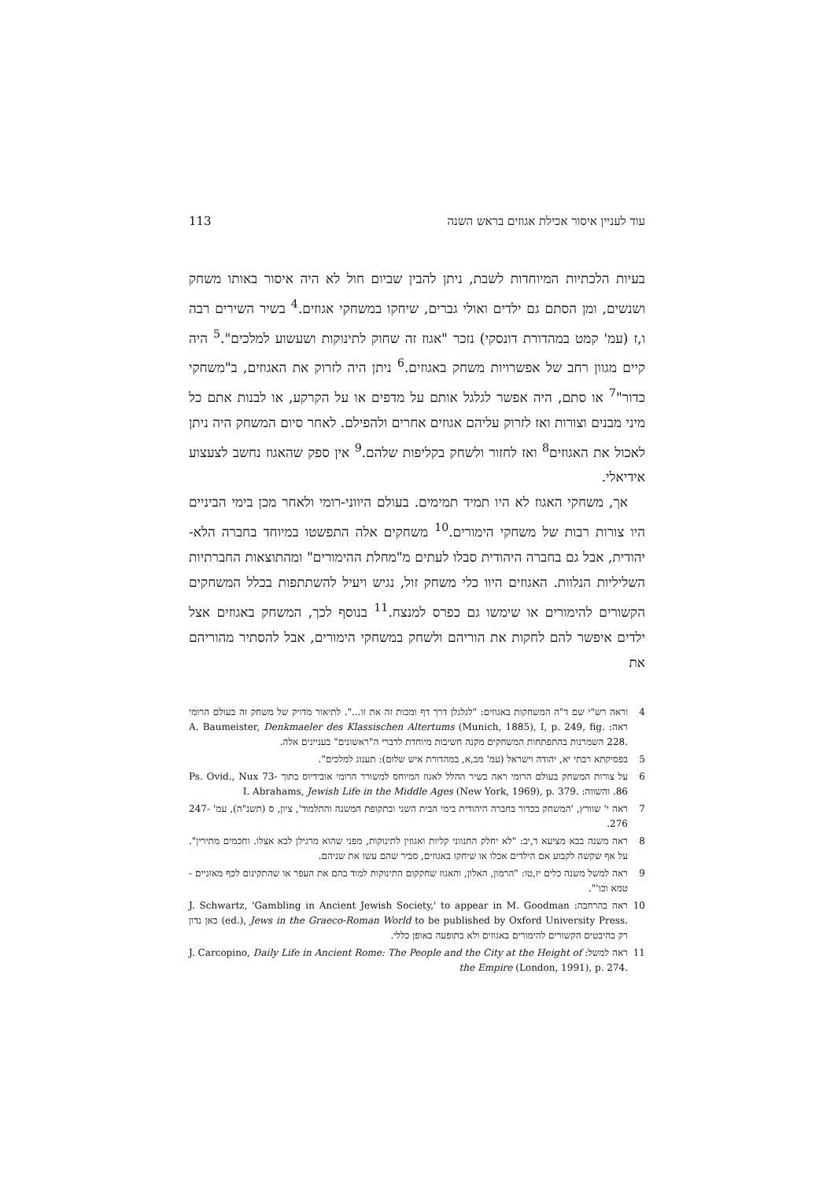113 עוד לעניין איסור אכילת אגוזים בראש השנה
בעיות הלכתיות המיוחדות לשבת, ניתן להבין שביום חול לא היה איסור באותו משחק ושנשים, ומן הסתם גם ילדים ואולי גברים, שיחקו במשחקי אגוזים.<sup>4</sup> בשיר השירים רבה ו,ז (עמ' קמט במהדורת דונסקי) נזכר "אגוז זה שחוק לתינוקות ושעשוע למלכים".<sup>5</sup> היה קיים מגוון רחב של אפשרויות משחק באגוזים.<sup>6</sup> ניתן היה לזרוק את האגוזים, ב"משחקי כדור"<sup>7</sup> או סתם, היה אפשר לגלגל אותם על מדפים או על הקרקע, או לבנות אתם כל מיני מבנים וצורות ואז לזרוק עליהם אגוזים אחרים ולהפילם. לאחר סיום המשחק היה ניתן לאכול את האגוזים<sup>8</sup> ואז לחזור ולשחק בקליפות שלהם.<sup>9</sup> אין ספק שהאגוז נחשב לצעצוע אידיאלי.
אך, משחקי האגוז לא היו תמיד תמימים. בעולם היווני-רומי ולאחר מכן בימי הביניים היו צורות רבות של משחקי הימורים.<sup>10</sup> משחקים אלה התפשטו במיוחד בחברה הלא-יהודית, אבל גם בחברה היהודית סבלו לעתים מ"מחלת ההימורים" ומהתוצאות החברתיות השליליות הנלוות. האגוזים היוו כלי משחק זול, נגיש ויעיל להשתתפות בכלל המשחקים הקשורים להימורים או שימשו גם כפרס למנצח.<sup>11</sup> בנוסף לכך, המשחק באגוזים אצל ילדים איפשר להם לחקות את הוריהם ולשחק במשחקי הימורים, אבל להסתיר מהוריהם את
4 וראה רש"י שם ד"ה המשחקות באגוזים: "לגלגלן דרך דף ומכות זה את זו...". לתיאור מדויק של משחק זה בעולם הרומי ראה: A. Baumeister, Denkmaeler des Klassischen Altertums (Munich, 1885), I, p. 249, fig. 228. השמרנות בהתפתחות המשחקים מקנה חשיבות מיוחדת לדברי ה"ראשונים" בעניינים אלה.
5 בפסיקתא רבתי יא, יהודה וישראל (עמ' מב,א, במהדורת איש שלום): תענוג למלכים".
6 על צורות המשחק בעולם הרומי ראה בשיר ההלל לאגוז המיוחס למשורר הרומי אובידיוס בתוך Ps. Ovid., Nux 73-86. והשווה: I. Abrahams, Jewish Life in the Middle Ages (New York, 1969), p. 379.
7 ראה י' שוורץ, 'המשחק בכדור בחברה היהודית בימי הבית השני ובתקופת המשנה והתלמוד', ציון, ס (תשנ"ה), עמ' 247-276.
8 ראה משנה בבא מציעא ד,יב: "לא יחלק החנווני קליות ואגוזין לתינוקות, מפני שהוא מרגילן לבא אצלו. וחכמים מתירין". על אף שקשה לקבוע אם הילדים אכלו או שיחקו באגוזים, סביר שהם עשו את שניהם.
9 ראה למשל משנה כלים יז,טו: "הרמון, האלון, והאגוז שחקקום התינוקות למוד בהם את העפר או שהתקינום לכף מאזניים - טמא וכו'".
10 ראה בהרחבה: J. Schwartz, 'Gambling in Ancient Jewish Society,' to appear in M. Goodman (ed.), Jews in the Graeco-Roman World to be published by Oxford University Press. כאן נדון רק בהיבטים הקשורים להימורים באגוזים ולא בתופעה באופן כללי.
11 ראה למשל: J. Carcopino, Daily Life in Ancient Rome: The People and the City at the Height of the Empire (London, 1991), p. 274.